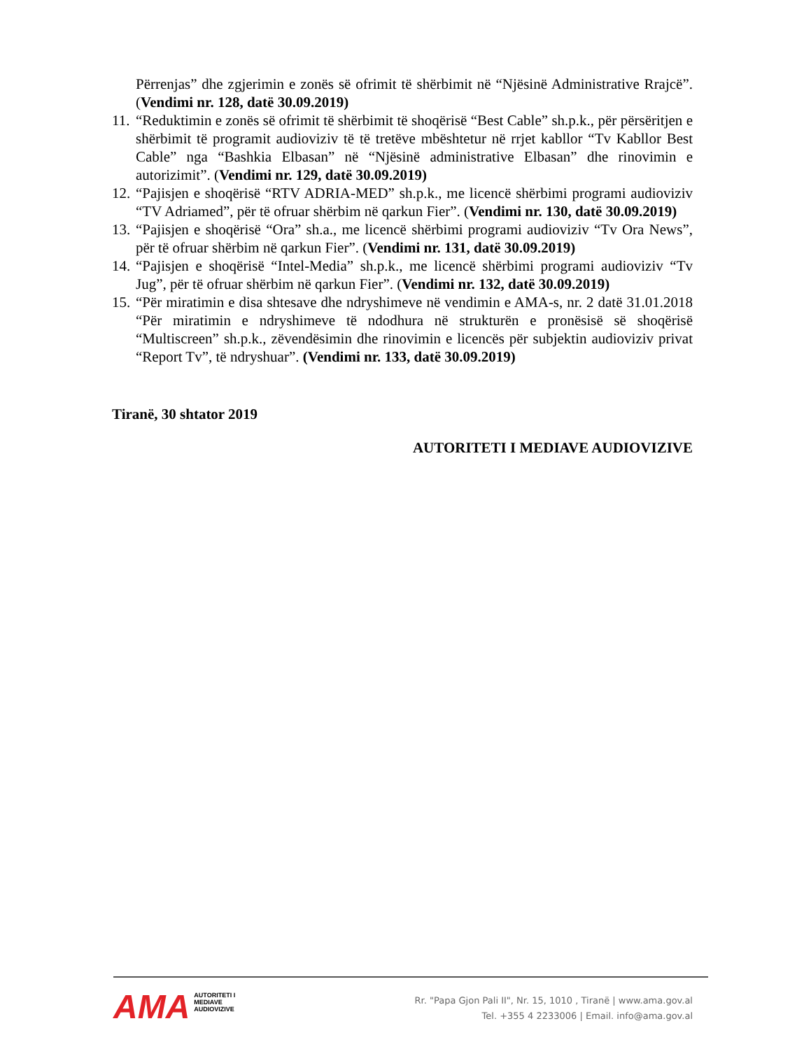Përrenjas” dhe zgjerimin e zonës së ofrimit të shërbimit në “Njësinë Administrative Rrajcë”. (Vendimi nr. 128, datë 30.09.2019)
11. “Reduktimin e zonës së ofrimit të shërbimit të shoqërisë “Best Cable” sh.p.k., për përsëritjen e shërbimit të programit audioviziv të të tretëve mbështetur në rrjet kabllor “Tv Kabllor Best Cable” nga “Bashkia Elbasan” në “Njësinë administrative Elbasan” dhe rinovimin e autorizimit”. (Vendimi nr. 129, datë 30.09.2019)
12. “Pajisjen e shoqërisë “RTV ADRIA-MED” sh.p.k., me licencë shërbimi programi audioviziv “TV Adriamed”, për të ofruar shërbim në qarkun Fier”. (Vendimi nr. 130, datë 30.09.2019)
13. “Pajisjen e shoqërisë “Ora” sh.a., me licencë shërbimi programi audioviziv “Tv Ora News”, për të ofruar shërbim në qarkun Fier”. (Vendimi nr. 131, datë 30.09.2019)
14. “Pajisjen e shoqërisë “Intel-Media” sh.p.k., me licencë shërbimi programi audioviziv “Tv Jug”, për të ofruar shërbim në qarkun Fier”. (Vendimi nr. 132, datë 30.09.2019)
15. “Për miratimin e disa shtesave dhe ndryshimeve në vendimin e AMA-s, nr. 2 datë 31.01.2018 “Për miratimin e ndryshimeve të ndodhura në strukturën e pronësisë së shoqërisë “Multiscreen” sh.p.k., zëvendësimin dhe rinovimin e licencës për subjektin audioviziv privat “Report Tv”, të ndryshuar”. (Vendimi nr. 133, datë 30.09.2019)
Tiranë, 30 shtator 2019
AUTORITETI I MEDIAVE AUDIOVIZIVE
AMA AUTORITETI I
MEDIAVE
AUDIOVIZIVE
Rr. "Papa Gjon Pali II", Nr. 15, 1010 , Tiranë | www.ama.gov.al
Tel. +355 4 2233006 | Email. info@ama.gov.al